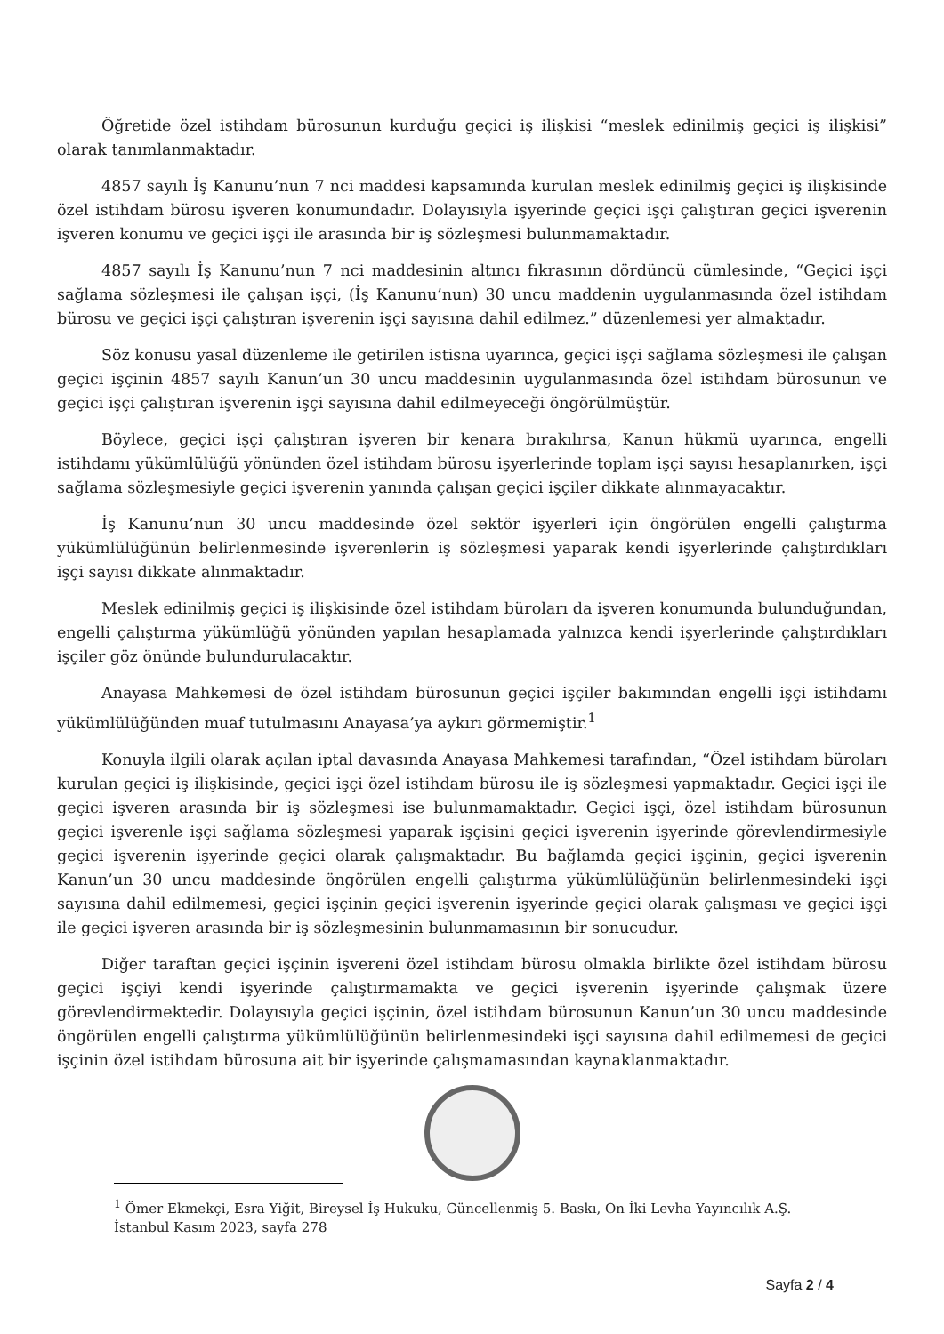Öğretide özel istihdam bürosunun kurduğu geçici iş ilişkisi “meslek edinilmiş geçici iş ilişkisi” olarak tanımlanmaktadır.
4857 sayılı İş Kanunu’nun 7 nci maddesi kapsamında kurulan meslek edinilmiş geçici iş ilişkisinde özel istihdam bürosu işveren konumundadır. Dolayısıyla işyerinde geçici işçi çalıştıran geçici işverenin işveren konumu ve geçici işçi ile arasında bir iş sözleşmesi bulunmamaktadır.
4857 sayılı İş Kanunu’nun 7 nci maddesinin altıncı fıkrasının dördüncü cümlesinde, “Geçici işçi sağlama sözleşmesi ile çalışan işçi, (İş Kanunu’nun) 30 uncu maddenin uygulanmasında özel istihdam bürosu ve geçici işçi çalıştıran işverenin işçi sayısına dahil edilmez.” düzenlemesi yer almaktadır.
Söz konusu yasal düzenleme ile getirilen istisna uyarınca, geçici işçi sağlama sözleşmesi ile çalışan geçici işçinin 4857 sayılı Kanun’un 30 uncu maddesinin uygulanmasında özel istihdam bürosunun ve geçici işçi çalıştıran işverenin işçi sayısına dahil edilmeyeceği öngörülmüştür.
Böylece, geçici işçi çalıştıran işveren bir kenara bırakılırsa, Kanun hükmü uyarınca, engelli istihdamı yükümlülüğü yönünden özel istihdam bürosu işyerlerinde toplam işçi sayısı hesaplanırken, işçi sağlama sözleşmesiyle geçici işverenin yanında çalışan geçici işçiler dikkate alınmayacaktır.
İş Kanunu’nun 30 uncu maddesinde özel sektör işyerleri için öngörülen engelli çalıştırma yükümlülüğünün belirlenmesinde işverenlerin iş sözleşmesi yaparak kendi işyerlerinde çalıştırdıkları işçi sayısı dikkate alınmaktadır.
Meslek edinilmiş geçici iş ilişkisinde özel istihdam büroları da işveren konumunda bulunduğundan, engelli çalıştırma yükümlüğü yönünden yapılan hesaplamada yalnızca kendi işyerlerinde çalıştırdıkları işçiler göz önünde bulundurulacaktır.
Anayasa Mahkemesi de özel istihdam bürosunun geçici işçiler bakımından engelli işçi istihdamı yükümlülüğünden muaf tutulmasını Anayasa’ya aykırı görmemiştir.<sup>1</sup>
Konuyla ilgili olarak açılan iptal davasında Anayasa Mahkemesi tarafından, “Özel istihdam büroları kurulan geçici iş ilişkisinde, geçici işçi özel istihdam bürosu ile iş sözleşmesi yapmaktadır. Geçici işçi ile geçici işveren arasında bir iş sözleşmesi ise bulunmamaktadır. Geçici işçi, özel istihdam bürosunun geçici işverenle işçi sağlama sözleşmesi yaparak işçisini geçici işverenin işyerinde görevlendirmesiyle geçici işverenin işyerinde geçici olarak çalışmaktadır. Bu bağlamda geçici işçinin, geçici işverenin Kanun’un 30 uncu maddesinde öngörülen engelli çalıştırma yükümlülüğünün belirlenmesindeki işçi sayısına dahil edilmemesi, geçici işçinin geçici işverenin işyerinde geçici olarak çalışması ve geçici işçi ile geçici işveren arasında bir iş sözleşmesinin bulunmamasının bir sonucudur.
Diğer taraftan geçici işçinin işvereni özel istihdam bürosu olmakla birlikte özel istihdam bürosu geçici işçiyi kendi işyerinde çalıştırmamakta ve geçici işverenin işyerinde çalışmak üzere görevlendirmektedir. Dolayısıyla geçici işçinin, özel istihdam bürosunun Kanun’un 30 uncu maddesinde öngörülen engelli çalıştırma yükümlülüğünün belirlenmesindeki işçi sayısına dahil edilmemesi de geçici işçinin özel istihdam bürosuna ait bir işyerinde çalışmamasından kaynaklanmaktadır.
<sup>1</sup> Ömer Ekmekçi, Esra Yiğit, Bireysel İş Hukuku, Güncellenmiş 5. Baskı, On İki Levha Yayıncılık A.Ş. İstanbul Kasım 2023, sayfa 278
Sayfa 2 / 4